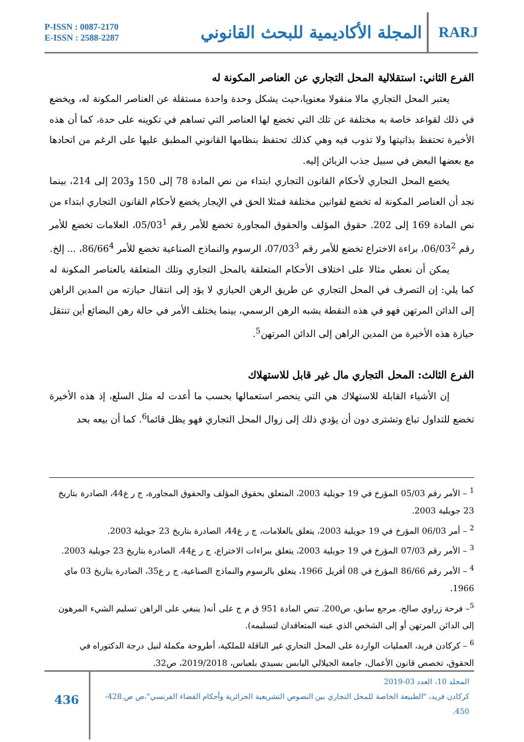P-ISSN : 0087-2170
E-ISSN : 2588-2287
المجلة الأكاديمية للبحث القانوني RARJ
الفرع الثاني: استقلالية المحل التجاري عن العناصر المكونة له
يعتبر المحل التجاري مالا منقولا معنويا،حيث يشكل وحدة واحدة مستقلة عن العناصر المكونة له، ويخضع في ذلك لقواعد خاصة به مختلفة عن تلك التي تخضع لها العناصر التي تساهم في تكوينه على حدة، كما أن هذه الأخيرة تحتفظ بذاتيتها ولا تذوب فيه وهي كذلك تحتفظ بنظامها القانوني المطبق عليها على الرغم من اتحادها مع بعضها البعض في سبيل جذب الزبائن إليه.
يخضع المحل التجاري لأحكام القانون التجاري ابتداء من نص المادة 78 إلى 150 و203 إلى 214، بينما نجد أن العناصر المكونة له تخضع لقوانين مختلفة فمثلا الحق في الإيجار يخضع لأحكام القانون التجاري ابتداء من نص المادة 169 إلى 202. حقوق المؤلف والحقوق المجاورة تخضع للأمر رقم 05/03<sup>1</sup>، العلامات تخضع للأمر رقم 06/03<sup>2</sup>، براءة الاختراع تخضع للأمر رقم 07/03<sup>3</sup>، الرسوم والنماذج الصناعية تخضع للأمر 86/66<sup>4</sup>، ... إلخ.
يمكن أن نعطي مثالا على اختلاف الأحكام المتعلقة بالمحل التجاري وتلك المتعلقة بالعناصر المكونة له كما يلي: إن التصرف في المحل التجاري عن طريق الرهن الحيازي لا يؤد إلى انتقال حيازته من المدين الراهن إلى الدائن المرتهن فهو في هذه النقطة يشبه الرهن الرسمي، بينما يختلف الأمر في حالة رهن البضائع أين تنتقل حيازة هذه الأخيرة من المدين الراهن إلى الدائن المرتهن<sup>5</sup>.
الفرع الثالث: المحل التجاري مال غير قابل للاستهلاك
إن الأشياء القابلة للاستهلاك هي التي ينحصر استعمالها بحسب ما أعدت له مثل السلع، إذ هذه الأخيرة تخضع للتداول تباع وتشترى دون أن يؤدي ذلك إلى زوال المحل التجاري فهو يظل قائما<sup>6</sup>. كما أن بيعه بحد
<sup>1</sup> – الأمر رقم 05/03 المؤرخ في 19 جويلية 2003، المتعلق بحقوق المؤلف والحقوق المجاورة، ج ر ع44، الصادرة بتاريخ 23 جويلية 2003.
<sup>2</sup> – أمر 06/03 المؤرخ في 19 جويلية 2003، يتعلق بالعلامات، ج ر ع44، الصادرة بتاريخ 23 جويلية 2003.
<sup>3</sup> – الأمر رقم 07/03 المؤرخ في 19 جويلية 2003، يتعلق ببراءات الاختراع، ج ر ع44، الصادرة بتاريخ 23 جويلية 2003.
<sup>4</sup> – الأمر رقم 86/66 المؤرخ في 08 أفريل 1966، يتعلق بالرسوم والنماذج الصناعية، ج ر ع35، الصادرة بتاريخ 03 ماي 1966.
<sup>5</sup>– فرحة زراوي صالح، مرجع سابق، ص200. تنص المادة 951 ق م ج على أنه( ينبغي على الراهن تسليم الشيء المرهون إلى الدائن المرتهن أو إلى الشخص الذي عينه المتعاقدان لتسليمه).
<sup>6</sup> – كركادن فريد، العمليات الواردة على المحل التجاري غير الناقلة للملكية، أطروحة مكملة لنيل درجة الدكتوراه في الحقوق، تخصص قانون الأعمال، جامعة الجيلالي اليابس بسيدي بلعباس، 2019/2018، ص32.
436
المجلد 10، العدد 03-2019
كركادن فريد، "الطبيعة الخاصة للمحل التجاري بين النصوص التشريعية الجزائرية وأحكام القضاء الفرنسي"،ص ص.428-450.